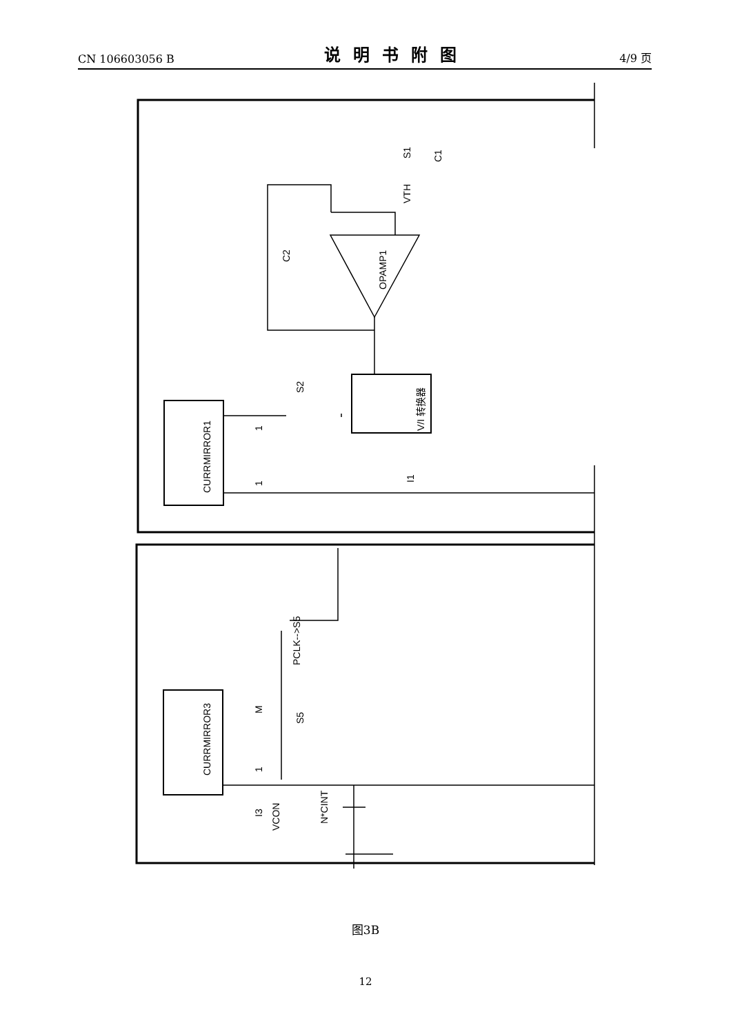CN 106603056 B 说明书附图 4/9 页
CURRMIRROR3
CURRMIRROR1
OPAMP1
V/I 转换器
I3
VCON
N*CINT
PCLK-->S5
S5
S2
S1
C1
VTH
C2
I1
M
1
1
1
图3B
12